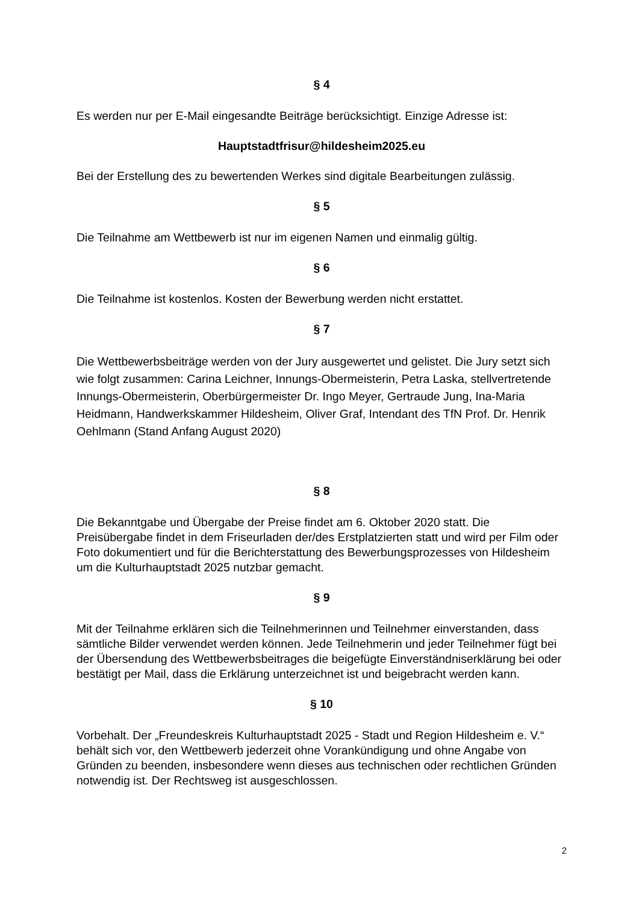§ 4
Es werden nur per E-Mail eingesandte Beiträge berücksichtigt. Einzige Adresse ist:
Hauptstadtfrisur@hildesheim2025.eu
Bei der Erstellung des zu bewertenden Werkes sind digitale Bearbeitungen zulässig.
§ 5
Die Teilnahme am Wettbewerb ist nur im eigenen Namen und einmalig gültig.
§ 6
Die Teilnahme ist kostenlos. Kosten der Bewerbung werden nicht erstattet.
§ 7
Die Wettbewerbsbeiträge werden von der Jury ausgewertet und gelistet. Die Jury setzt sich wie folgt zusammen: Carina Leichner, Innungs-Obermeisterin, Petra Laska, stellvertretende Innungs-Obermeisterin, Oberbürgermeister Dr. Ingo Meyer, Gertraude Jung, Ina-Maria Heidmann, Handwerkskammer Hildesheim, Oliver Graf, Intendant des TfN Prof. Dr. Henrik Oehlmann (Stand Anfang August 2020)
§ 8
Die Bekanntgabe und Übergabe der Preise findet am 6. Oktober 2020 statt. Die Preisübergabe findet in dem Friseurladen der/des Erstplatzierten statt und wird per Film oder Foto dokumentiert und für die Berichterstattung des Bewerbungsprozesses von Hildesheim um die Kulturhauptstadt 2025 nutzbar gemacht.
§ 9
Mit der Teilnahme erklären sich die Teilnehmerinnen und Teilnehmer einverstanden, dass sämtliche Bilder verwendet werden können. Jede Teilnehmerin und jeder Teilnehmer fügt bei der Übersendung des Wettbewerbsbeitrages die beigefügte Einverständniserklärung bei oder bestätigt per Mail, dass die Erklärung unterzeichnet ist und beigebracht werden kann.
§ 10
Vorbehalt. Der „Freundeskreis Kulturhauptstadt 2025 - Stadt und Region Hildesheim e. V.“ behält sich vor, den Wettbewerb jederzeit ohne Vorankündigung und ohne Angabe von Gründen zu beenden, insbesondere wenn dieses aus technischen oder rechtlichen Gründen notwendig ist. Der Rechtsweg ist ausgeschlossen.
2